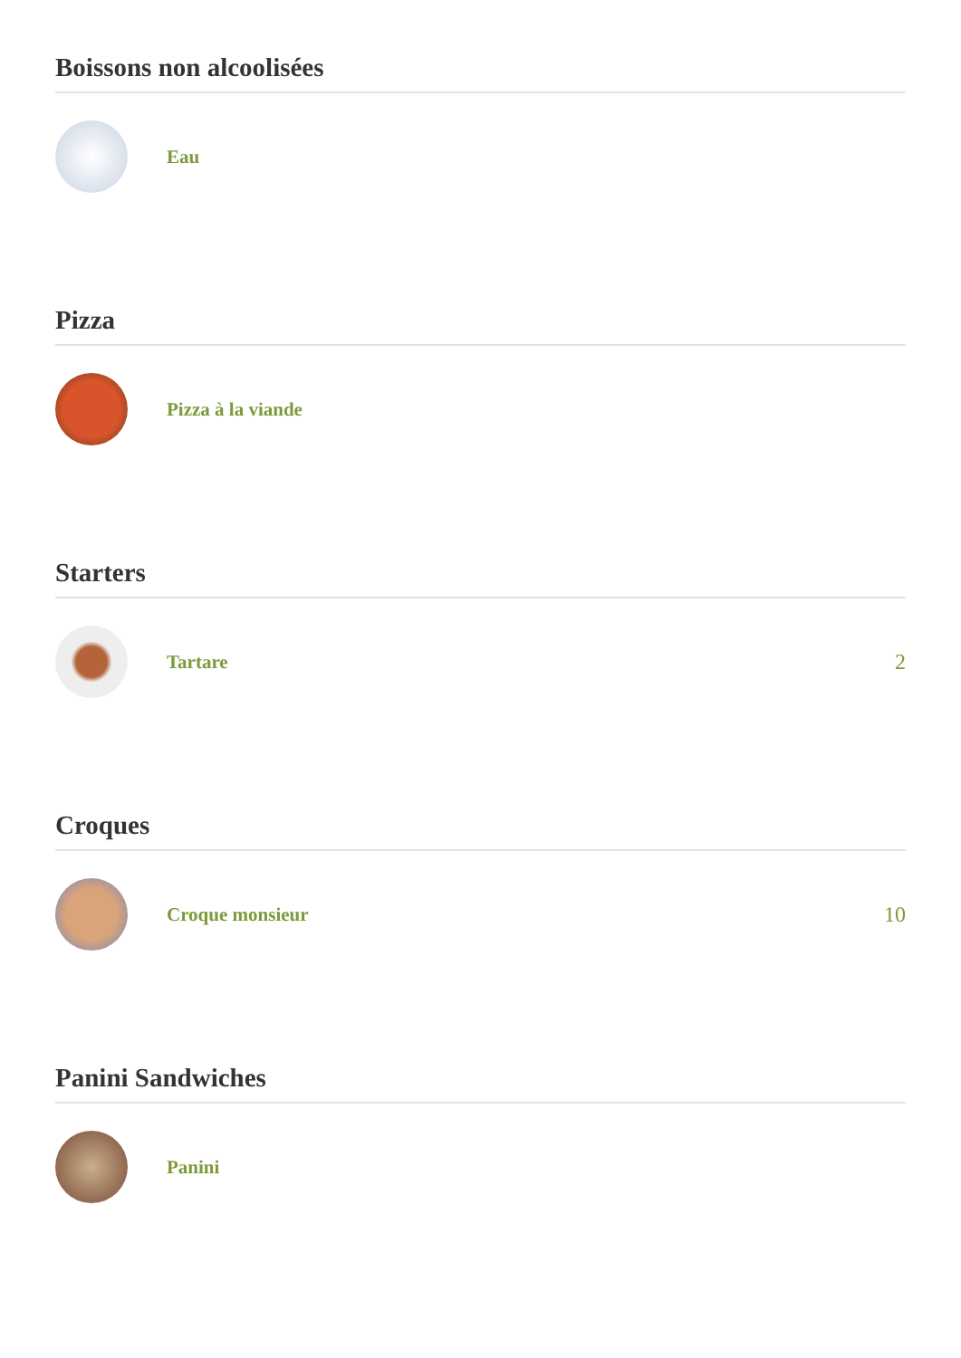Boissons non alcoolisées
Eau
Pizza
Pizza à la viande
Starters
Tartare 2
Croques
Croque monsieur 10
Panini Sandwiches
Panini